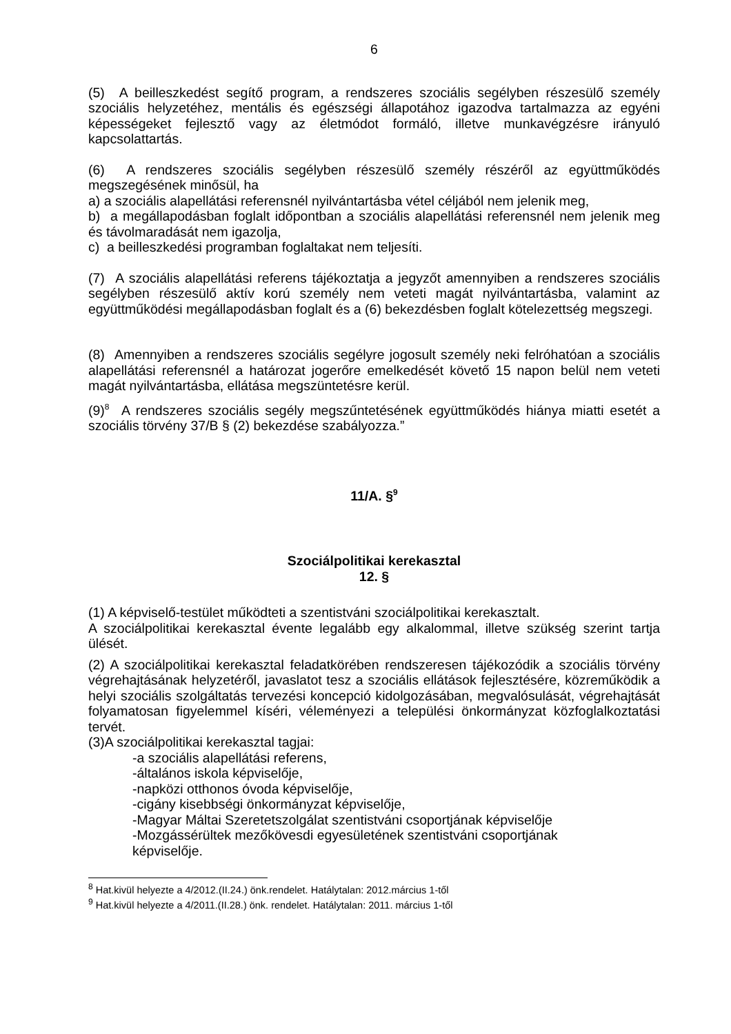6
(5) A beilleszkedést segítő program, a rendszeres szociális segélyben részesülő személy szociális helyzetéhez, mentális és egészségi állapotához igazodva tartalmazza az egyéni képességeket fejlesztő vagy az életmódot formáló, illetve munkavégzésre irányuló kapcsolattartás.
(6) A rendszeres szociális segélyben részesülő személy részéről az együttműködés megszegésének minősül, ha
a) a szociális alapellátási referensnél nyilvántartásba vétel céljából nem jelenik meg,
b) a megállapodásban foglalt időpontban a szociális alapellátási referensnél nem jelenik meg és távolmaradását nem igazolja,
c) a beilleszkedési programban foglaltakat nem teljesíti.
(7) A szociális alapellátási referens tájékoztatja a jegyzőt amennyiben a rendszeres szociális segélyben részesülő aktív korú személy nem veteti magát nyilvántartásba, valamint az együttműködési megállapodásban foglalt és a (6) bekezdésben foglalt kötelezettség megszegi.
(8) Amennyiben a rendszeres szociális segélyre jogosult személy neki felróhatóan a szociális alapellátási referensnél a határozat jogerőre emelkedését követő 15 napon belül nem veteti magát nyilvántartásba, ellátása megszüntetésre kerül.
(9)<sup>8</sup> A rendszeres szociális segély megszűntetésének együttműködés hiánya miatti esetét a szociális törvény 37/B § (2) bekezdése szabályozza.”
11/A. §<sup>9</sup>
Szociálpolitikai kerekasztal
12. §
(1) A képviselő-testület működteti a szentistváni szociálpolitikai kerekasztalt.
A szociálpolitikai kerekasztal évente legalább egy alkalommal, illetve szükség szerint tartja ülését.
(2) A szociálpolitikai kerekasztal feladatkörében rendszeresen tájékozódik a szociális törvény végrehajtásának helyzetéről, javaslatot tesz a szociális ellátások fejlesztésére, közreműködik a helyi szociális szolgáltatás tervezési koncepció kidolgozásában, megvalósulását, végrehajtását folyamatosan figyelemmel kíséri, véleményezi a települési önkormányzat közfoglalkoztatási tervét.
(3)A szociálpolitikai kerekasztal tagjai:
-a szociális alapellátási referens,
-általános iskola képviselője,
-napközi otthonos óvoda képviselője,
-cigány kisebbségi önkormányzat képviselője,
-Magyar Máltai Szeretetszolgálat szentistváni csoportjának képviselője
-Mozgássérültek mezőkövesdi egyesületének szentistváni csoportjának
képviselője.
<sup>8</sup> Hat.kivül helyezte a 4/2012.(II.24.) önk.rendelet. Hatálytalan: 2012.március 1-től
<sup>9</sup> Hat.kivül helyezte a 4/2011.(II.28.) önk. rendelet. Hatálytalan: 2011. március 1-től